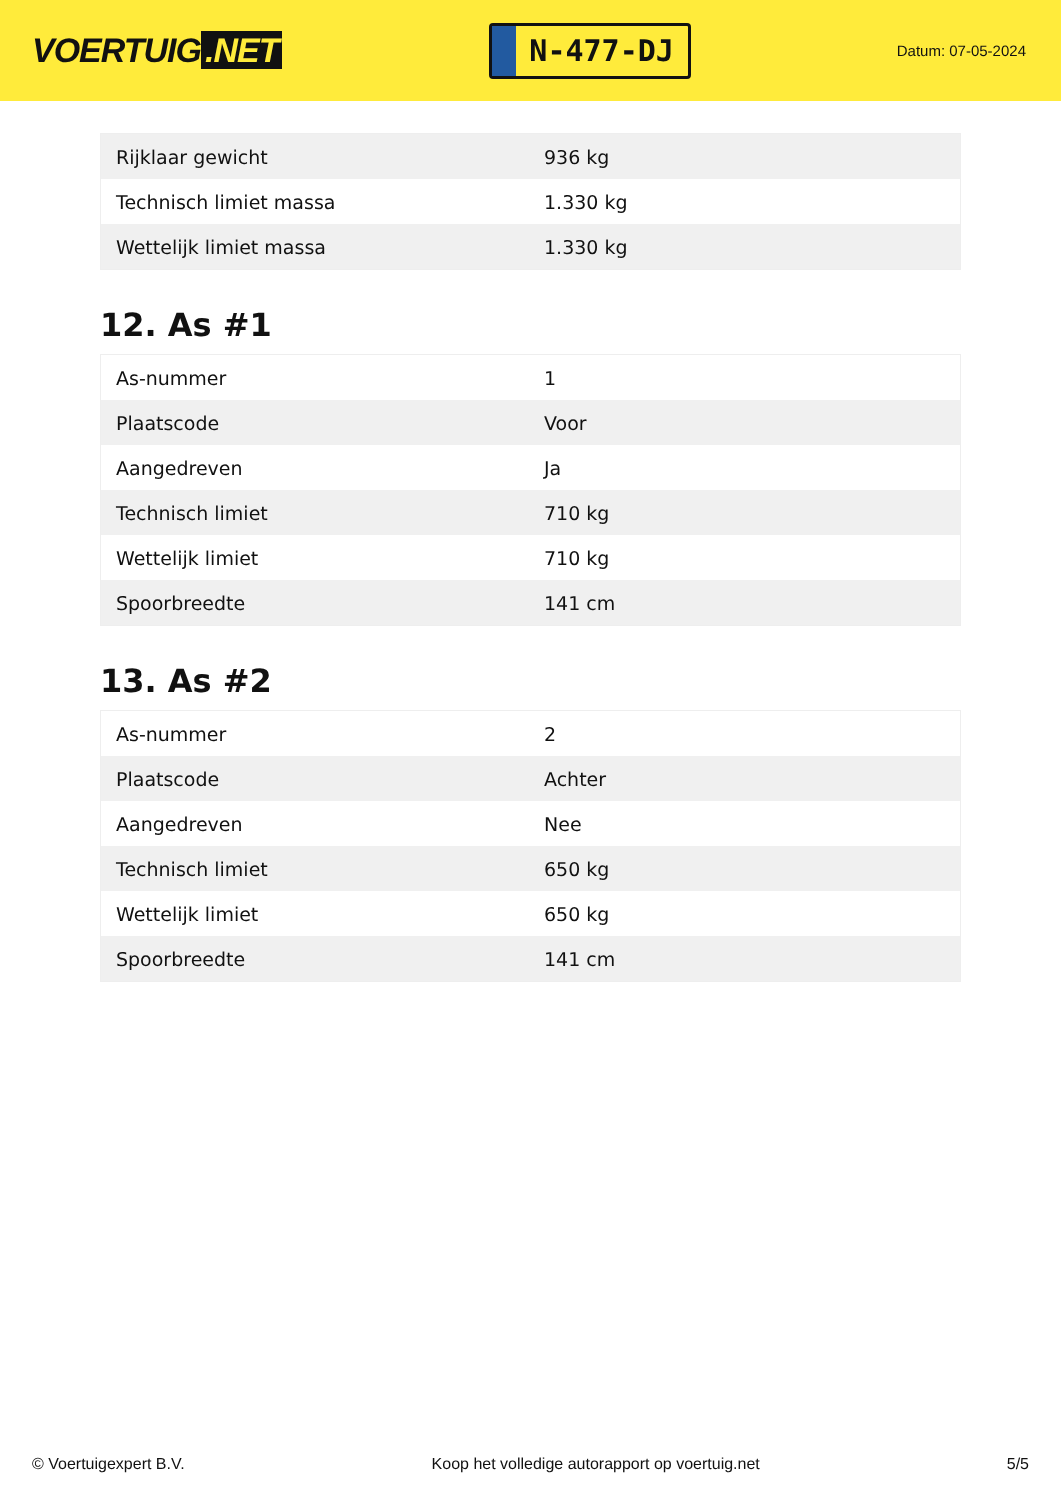VOERTUIG.NET
N-477-DJ
Datum: 07-05-2024
| Rijklaar gewicht | 936 kg |
| Technisch limiet massa | 1.330 kg |
| Wettelijk limiet massa | 1.330 kg |
12. As #1
| As-nummer | 1 |
| Plaatscode | Voor |
| Aangedreven | Ja |
| Technisch limiet | 710 kg |
| Wettelijk limiet | 710 kg |
| Spoorbreedte | 141 cm |
13. As #2
| As-nummer | 2 |
| Plaatscode | Achter |
| Aangedreven | Nee |
| Technisch limiet | 650 kg |
| Wettelijk limiet | 650 kg |
| Spoorbreedte | 141 cm |
© Voertuigexpert B.V. Koop het volledige autorapport op voertuig.net 5/5